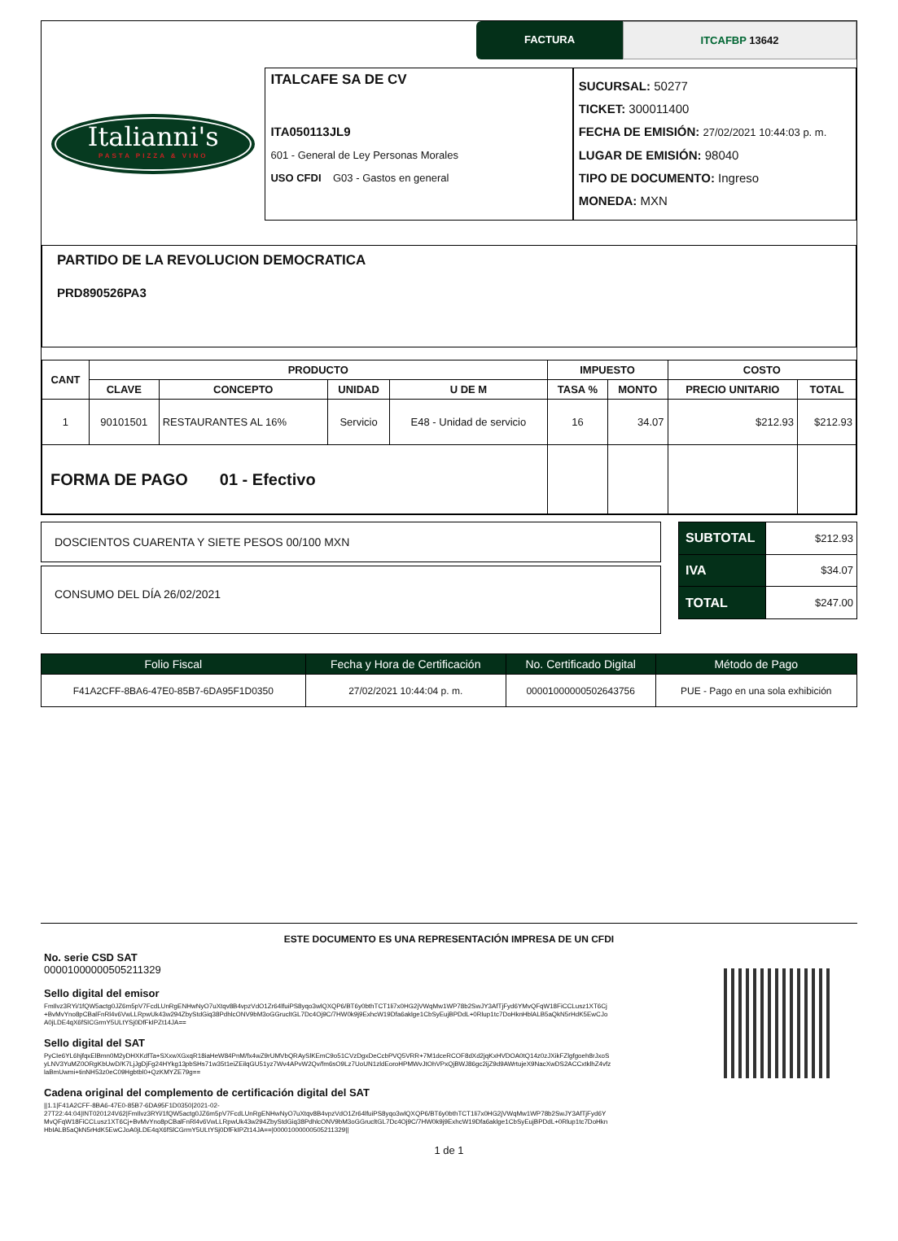FACTURA ITCAFBP 13642
Italianni's
PASTA PIZZA & VINO
ITALCAFE SA DE CV
ITA050113JL9
601 - General de Ley Personas Morales
USO CFDI G03 - Gastos en general
SUCURSAL: 50277
TICKET: 300011400
FECHA DE EMISIÓN: 27/02/2021 10:44:03 p. m.
LUGAR DE EMISIÓN: 98040
TIPO DE DOCUMENTO: Ingreso
MONEDA: MXN
PARTIDO DE LA REVOLUCION DEMOCRATICA
PRD890526PA3
| CANT | PRODUCTO | | | | IMPUESTO | | COSTO | |
| --- | --- | --- | --- | --- | --- | --- | --- | --- |
| | CLAVE | CONCEPTO | UNIDAD | U DE M | TASA % | MONTO | PRECIO UNITARIO | TOTAL |
| 1 | 90101501 | RESTAURANTES AL 16% | Servicio | E48 - Unidad de servicio | 16 | 34.07 | $212.93 | $212.93 |
| FORMA DE PAGO 01 - Efectivo | | | | | | | | |
DOSCIENTOS CUARENTA Y SIETE PESOS 00/100 MXN
CONSUMO DEL DÍA 26/02/2021
| SUBTOTAL | $212.93 |
| IVA | $34.07 |
| TOTAL | $247.00 |
| Folio Fiscal | Fecha y Hora de Certificación | No. Certificado Digital | Método de Pago |
| --- | --- | --- | --- |
| F41A2CFF-8BA6-47E0-85B7-6DA95F1D0350 | 27/02/2021 10:44:04 p. m. | 00001000000502643756 | PUE - Pago en una sola exhibición |
ESTE DOCUMENTO ES UNA REPRESENTACIÓN IMPRESA DE UN CFDI
No. serie CSD SAT
00001000000505211329
Sello digital del emisor
FmIlvz3RYi/1fQW5actg0JZ6m5pV7FcdLUnRgENHwNyO7uXtqv8B4vpzVdO1Zr64lfuiPS8yqo3wlQXQP6/BT6y0bthTCT1li7x0HG2jVWqMw1WP78b2SwJY3AfTjFyd6YMvQFqW18FiCCLusz1XT6Cj +BvMvYno8pCBalFnRl4v6VwLLRpwUk43w294ZbyStdGiq38PdhlcONV9bM3oGGrucltGL7Dc4Oj9C/7HW0k9j9ExhcW19Dfa6aklge1CbSyEujBPDdL+0Rlup1tc7DoHknHblALB5aQkN5rHdK5EwCJo A0jLDE4qX6fSlCGrmY5ULtYSj0DfFkIPZt14JA==
Sello digital del SAT
PyCIe6YL6hjfqxElBmn0M2yDHXKdfTa+SXxwXGxqR18iaHeW84PnM/fx4wZ9rUMVbQRAySlKEmC9o51CVzDgxDeCcbPVQ5VRR+7M1dceRCOF8dXd2jqKxHVDOA0tQ14z0zJXikFZlgfgoeh8rJxoS yLNV3YuMZ0ORgKbUwD/K7LjJgDjFg24HYkg13pbSHs71w35t1eiZEilqGU51yz7Wv4APvW2Qv/fm6sO9Lz7UoUN1zldEoroHPMWvJtOhVPxQjBWJ86gc2ijZ9d9AWrtujeX9NacXwDS2ACCxtklhZ4vfz laBmUwmi+tinNH53z0eC09Hgbtbl0+QzKMYZE79g==
Cadena original del complemento de certificación digital del SAT
||1.1|F41A2CFF-8BA6-47E0-85B7-6DA95F1D0350|2021-02-27T22:44:04|INT020124V62|FmIlvz3RYi/1fQW5actg0JZ6m5pV7FcdLUnRgENHwNyO7uXtqv8B4vpzVdO1Zr64lfuiPS8yqo3wlQXQP6/BT6y0bthTCT1li7x0HG2jVWqMw1WP78b2SwJY3AfTjFyd6Y MvQFqW18FiCCLusz1XT6Cj+BvMvYno8pCBalFnRl4v6VwLLRpwUk43w294ZbyStdGiq38PdhlcONV9bM3oGGrucltGL7Dc4Oj9C/7HW0k9j9ExhcW19Dfa6aklge1CbSyEujBPDdL+0Rlup1tc7DoHkn HbIALB5aQkN5rHdK5EwCJoA0jLDE4qX6fSlCGrmY5ULtYSj0DfFkIPZt14JA==|00001000000505211329||
1 de 1